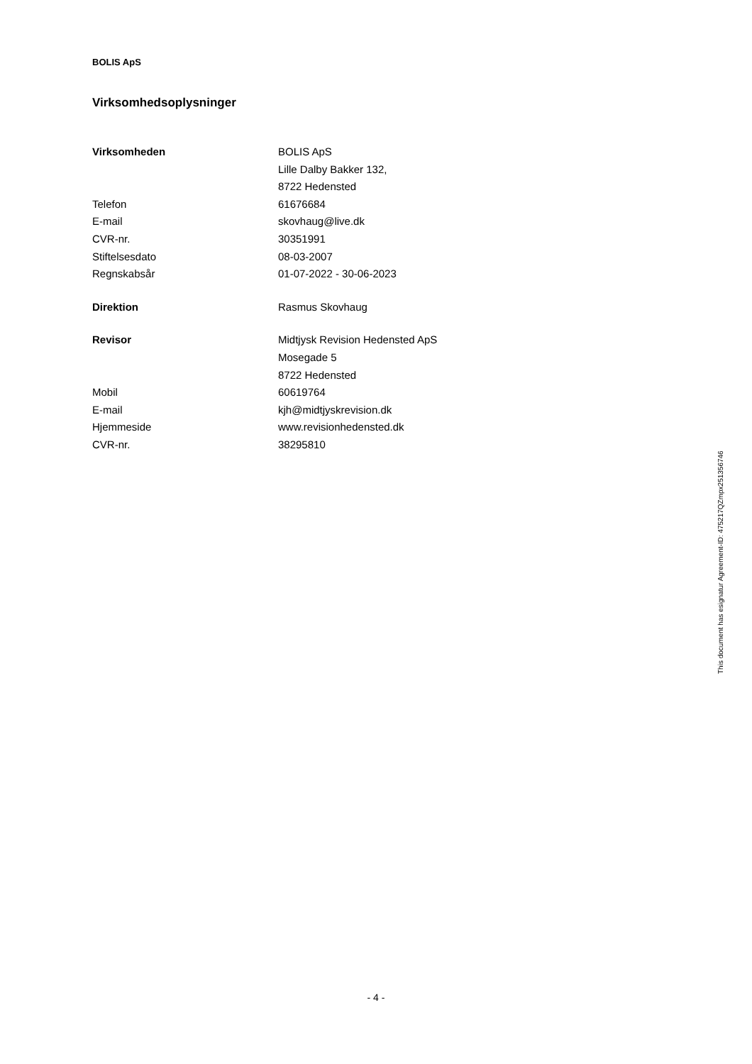BOLIS ApS
Virksomhedsoplysninger
| Virksomheden | BOLIS ApS |
| | Lille Dalby Bakker 132, |
| | 8722 Hedensted |
| Telefon | 61676684 |
| E-mail | skovhaug@live.dk |
| CVR-nr. | 30351991 |
| Stiftelsesdato | 08-03-2007 |
| Regnskabsår | 01-07-2022 - 30-06-2023 |
| Direktion | Rasmus Skovhaug |
| Revisor | Midtjysk Revision Hedensted ApS |
| | Mosegade 5 |
| | 8722 Hedensted |
| Mobil | 60619764 |
| E-mail | kjh@midtjyskrevision.dk |
| Hjemmeside | www.revisionhedensted.dk |
| CVR-nr. | 38295810 |
This document has esignatur Agreement-ID: 475217QZmpx251356746
- 4 -